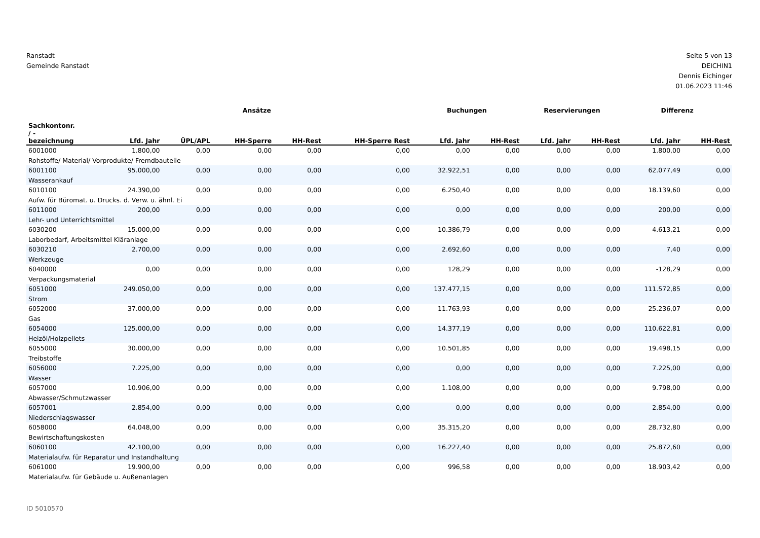Ranstadt
Gemeinde Ranstadt
Seite 5 von 13
DEICHIN1
Dennis Eichinger
01.06.2023 11:46
| | Ansätze | | | | | Buchungen | | Reservierungen | | Differenz | |
| --- | --- | --- | --- | --- | --- | --- | --- | --- | --- | --- | --- |
| Sachkontonr. / - bezeichnung | Lfd. Jahr | ÜPL/APL | HH-Sperre | HH-Rest | HH-Sperre Rest | Lfd. Jahr | HH-Rest | Lfd. Jahr | HH-Rest | Lfd. Jahr | HH-Rest |
| 6001000 | 1.800,00 | 0,00 | 0,00 | 0,00 | 0,00 | 0,00 | 0,00 | 0,00 | 0,00 | 1.800,00 | 0,00 |
| Rohstoffe/ Material/ Vorprodukte/ Fremdbauteile | | | | | | | | | | | |
| 6001100 | 95.000,00 | 0,00 | 0,00 | 0,00 | 0,00 | 32.922,51 | 0,00 | 0,00 | 0,00 | 62.077,49 | 0,00 |
| Wasserankauf | | | | | | | | | | | |
| 6010100 | 24.390,00 | 0,00 | 0,00 | 0,00 | 0,00 | 6.250,40 | 0,00 | 0,00 | 0,00 | 18.139,60 | 0,00 |
| Aufw. für Büromat. u. Drucks. d. Verw. u. ähnl. Ei | | | | | | | | | | | |
| 6011000 | 200,00 | 0,00 | 0,00 | 0,00 | 0,00 | 0,00 | 0,00 | 0,00 | 0,00 | 200,00 | 0,00 |
| Lehr- und Unterrichtsmittel | | | | | | | | | | | |
| 6030200 | 15.000,00 | 0,00 | 0,00 | 0,00 | 0,00 | 10.386,79 | 0,00 | 0,00 | 0,00 | 4.613,21 | 0,00 |
| Laborbedarf, Arbeitsmittel Kläranlage | | | | | | | | | | | |
| 6030210 | 2.700,00 | 0,00 | 0,00 | 0,00 | 0,00 | 2.692,60 | 0,00 | 0,00 | 0,00 | 7,40 | 0,00 |
| Werkzeuge | | | | | | | | | | | |
| 6040000 | 0,00 | 0,00 | 0,00 | 0,00 | 0,00 | 128,29 | 0,00 | 0,00 | 0,00 | -128,29 | 0,00 |
| Verpackungsmaterial | | | | | | | | | | | |
| 6051000 | 249.050,00 | 0,00 | 0,00 | 0,00 | 0,00 | 137.477,15 | 0,00 | 0,00 | 0,00 | 111.572,85 | 0,00 |
| Strom | | | | | | | | | | | |
| 6052000 | 37.000,00 | 0,00 | 0,00 | 0,00 | 0,00 | 11.763,93 | 0,00 | 0,00 | 0,00 | 25.236,07 | 0,00 |
| Gas | | | | | | | | | | | |
| 6054000 | 125.000,00 | 0,00 | 0,00 | 0,00 | 0,00 | 14.377,19 | 0,00 | 0,00 | 0,00 | 110.622,81 | 0,00 |
| Heizöl/Holzpellets | | | | | | | | | | | |
| 6055000 | 30.000,00 | 0,00 | 0,00 | 0,00 | 0,00 | 10.501,85 | 0,00 | 0,00 | 0,00 | 19.498,15 | 0,00 |
| Treibstoffe | | | | | | | | | | | |
| 6056000 | 7.225,00 | 0,00 | 0,00 | 0,00 | 0,00 | 0,00 | 0,00 | 0,00 | 0,00 | 7.225,00 | 0,00 |
| Wasser | | | | | | | | | | | |
| 6057000 | 10.906,00 | 0,00 | 0,00 | 0,00 | 0,00 | 1.108,00 | 0,00 | 0,00 | 0,00 | 9.798,00 | 0,00 |
| Abwasser/Schmutzwasser | | | | | | | | | | | |
| 6057001 | 2.854,00 | 0,00 | 0,00 | 0,00 | 0,00 | 0,00 | 0,00 | 0,00 | 0,00 | 2.854,00 | 0,00 |
| Niederschlagswasser | | | | | | | | | | | |
| 6058000 | 64.048,00 | 0,00 | 0,00 | 0,00 | 0,00 | 35.315,20 | 0,00 | 0,00 | 0,00 | 28.732,80 | 0,00 |
| Bewirtschaftungskosten | | | | | | | | | | | |
| 6060100 | 42.100,00 | 0,00 | 0,00 | 0,00 | 0,00 | 16.227,40 | 0,00 | 0,00 | 0,00 | 25.872,60 | 0,00 |
| Materialaufw. für Reparatur und Instandhaltung | | | | | | | | | | | |
| 6061000 | 19.900,00 | 0,00 | 0,00 | 0,00 | 0,00 | 996,58 | 0,00 | 0,00 | 0,00 | 18.903,42 | 0,00 |
| Materialaufw. für Gebäude u. Außenanlagen | | | | | | | | | | | |
ID 5010570